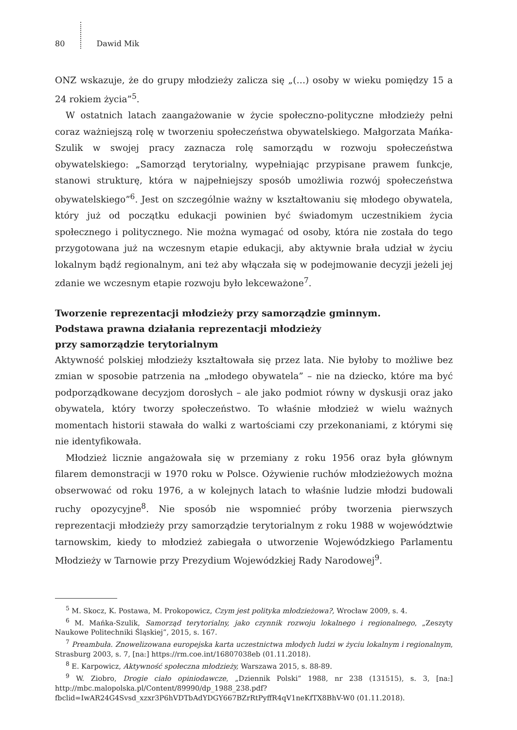80 Dawid Mik
ONZ wskazuje, że do grupy młodzieży zalicza się „(…) osoby w wieku pomiędzy 15 a 24 rokiem życia”<sup>5</sup>.
W ostatnich latach zaangażowanie w życie społeczno-polityczne młodzieży pełni coraz ważniejszą rolę w tworzeniu społeczeństwa obywatelskiego. Małgorzata Mańka-Szulik w swojej pracy zaznacza rolę samorządu w rozwoju społeczeństwa obywatelskiego: „Samorząd terytorialny, wypełniając przypisane prawem funkcje, stanowi strukturę, która w najpełniejszy sposób umożliwia rozwój społeczeństwa obywatelskiego”<sup>6</sup>. Jest on szczególnie ważny w kształtowaniu się młodego obywatela, który już od początku edukacji powinien być świadomym uczestnikiem życia społecznego i politycznego. Nie można wymagać od osoby, która nie została do tego przygotowana już na wczesnym etapie edukacji, aby aktywnie brała udział w życiu lokalnym bądź regionalnym, ani też aby włączała się w podejmowanie decyzji jeżeli jej zdanie we wczesnym etapie rozwoju było lekceważone<sup>7</sup>.
Tworzenie reprezentacji młodzieży przy samorządzie gminnym.
Podstawa prawna działania reprezentacji młodzieży
przy samorządzie terytorialnym
Aktywność polskiej młodzieży kształtowała się przez lata. Nie byłoby to możliwe bez zmian w sposobie patrzenia na „młodego obywatela” – nie na dziecko, które ma być podporządkowane decyzjom dorosłych – ale jako podmiot równy w dyskusji oraz jako obywatela, który tworzy społeczeństwo. To właśnie młodzież w wielu ważnych momentach historii stawała do walki z wartościami czy przekonaniami, z którymi się nie identyfikowała.
Młodzież licznie angażowała się w przemiany z roku 1956 oraz była głównym filarem demonstracji w 1970 roku w Polsce. Ożywienie ruchów młodzieżowych można obserwować od roku 1976, a w kolejnych latach to właśnie ludzie młodzi budowali ruchy opozycyjne<sup>8</sup>. Nie sposób nie wspomnieć próby tworzenia pierwszych reprezentacji młodzieży przy samorządzie terytorialnym z roku 1988 w województwie tarnowskim, kiedy to młodzież zabiegała o utworzenie Wojewódzkiego Parlamentu Młodzieży w Tarnowie przy Prezydium Wojewódzkiej Rady Narodowej<sup>9</sup>.
<sup>5</sup> M. Skocz, K. Postawa, M. Prokopowicz, Czym jest polityka młodzieżowa?, Wrocław 2009, s. 4.
<sup>6</sup> M. Mańka-Szulik, Samorząd terytorialny, jako czynnik rozwoju lokalnego i regionalnego, „Zeszyty Naukowe Politechniki Śląskiej”, 2015, s. 167.
<sup>7</sup> Preambuła. Znowelizowana europejska karta uczestnictwa młodych ludzi w życiu lokalnym i regionalnym, Strasburg 2003, s. 7, [na:] https://rm.coe.int/16807038eb (01.11.2018).
<sup>8</sup> E. Karpowicz, Aktywność społeczna młodzieży, Warszawa 2015, s. 88-89.
<sup>9</sup> W. Ziobro, Drogie ciało opiniodawcze, „Dziennik Polski” 1988, nr 238 (131515), s. 3, [na:] http://mbc.malopolska.pl/Content/89990/dp_1988_238.pdf?fbclid=IwAR24G4Svsd_xzxr3P6hVDTbAdYDGY667BZrRtPyffR4qV1neKfTX8BhV-W0 (01.11.2018).